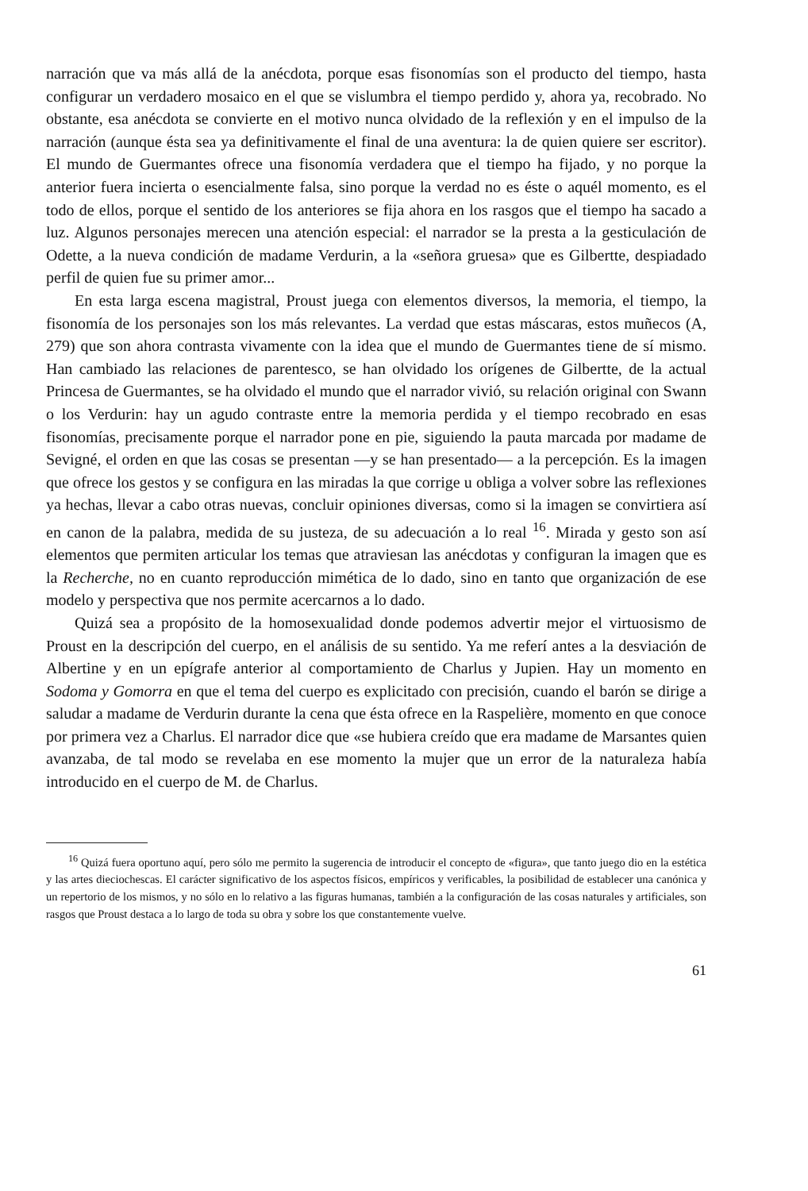narración que va más allá de la anécdota, porque esas fisonomías son el producto del tiempo, hasta configurar un verdadero mosaico en el que se vislumbra el tiempo perdido y, ahora ya, recobrado. No obstante, esa anécdota se convierte en el motivo nunca olvidado de la reflexión y en el impulso de la narración (aunque ésta sea ya definitivamente el final de una aventura: la de quien quiere ser escritor). El mundo de Guermantes ofrece una fisonomía verdadera que el tiempo ha fijado, y no porque la anterior fuera incierta o esencialmente falsa, sino porque la verdad no es éste o aquél momento, es el todo de ellos, porque el sentido de los anteriores se fija ahora en los rasgos que el tiempo ha sacado a luz. Algunos personajes merecen una atención especial: el narrador se la presta a la gesticulación de Odette, a la nueva condición de madame Verdurin, a la «señora gruesa» que es Gilbertte, despiadado perfil de quien fue su primer amor...
En esta larga escena magistral, Proust juega con elementos diversos, la memoria, el tiempo, la fisonomía de los personajes son los más relevantes. La verdad que estas máscaras, estos muñecos (A, 279) que son ahora contrasta vivamente con la idea que el mundo de Guermantes tiene de sí mismo. Han cambiado las relaciones de parentesco, se han olvidado los orígenes de Gilbertte, de la actual Princesa de Guermantes, se ha olvidado el mundo que el narrador vivió, su relación original con Swann o los Verdurin: hay un agudo contraste entre la memoria perdida y el tiempo recobrado en esas fisonomías, precisamente porque el narrador pone en pie, siguiendo la pauta marcada por madame de Sevigné, el orden en que las cosas se presentan —y se han presentado— a la percepción. Es la imagen que ofrece los gestos y se configura en las miradas la que corrige u obliga a volver sobre las reflexiones ya hechas, llevar a cabo otras nuevas, concluir opiniones diversas, como si la imagen se convirtiera así en canon de la palabra, medida de su justeza, de su adecuación a lo real <sup>16</sup>. Mirada y gesto son así elementos que permiten articular los temas que atraviesan las anécdotas y configuran la imagen que es la Recherche, no en cuanto reproducción mimética de lo dado, sino en tanto que organización de ese modelo y perspectiva que nos permite acercarnos a lo dado.
Quizá sea a propósito de la homosexualidad donde podemos advertir mejor el virtuosismo de Proust en la descripción del cuerpo, en el análisis de su sentido. Ya me referí antes a la desviación de Albertine y en un epígrafe anterior al comportamiento de Charlus y Jupien. Hay un momento en Sodoma y Gomorra en que el tema del cuerpo es explicitado con precisión, cuando el barón se dirige a saludar a madame de Verdurin durante la cena que ésta ofrece en la Raspelière, momento en que conoce por primera vez a Charlus. El narrador dice que «se hubiera creído que era madame de Marsantes quien avanzaba, de tal modo se revelaba en ese momento la mujer que un error de la naturaleza había introducido en el cuerpo de M. de Charlus.
<sup>16</sup> Quizá fuera oportuno aquí, pero sólo me permito la sugerencia de introducir el concepto de «figura», que tanto juego dio en la estética y las artes dieciochescas. El carácter significativo de los aspectos físicos, empíricos y verificables, la posibilidad de establecer una canónica y un repertorio de los mismos, y no sólo en lo relativo a las figuras humanas, también a la configuración de las cosas naturales y artificiales, son rasgos que Proust destaca a lo largo de toda su obra y sobre los que constantemente vuelve.
61